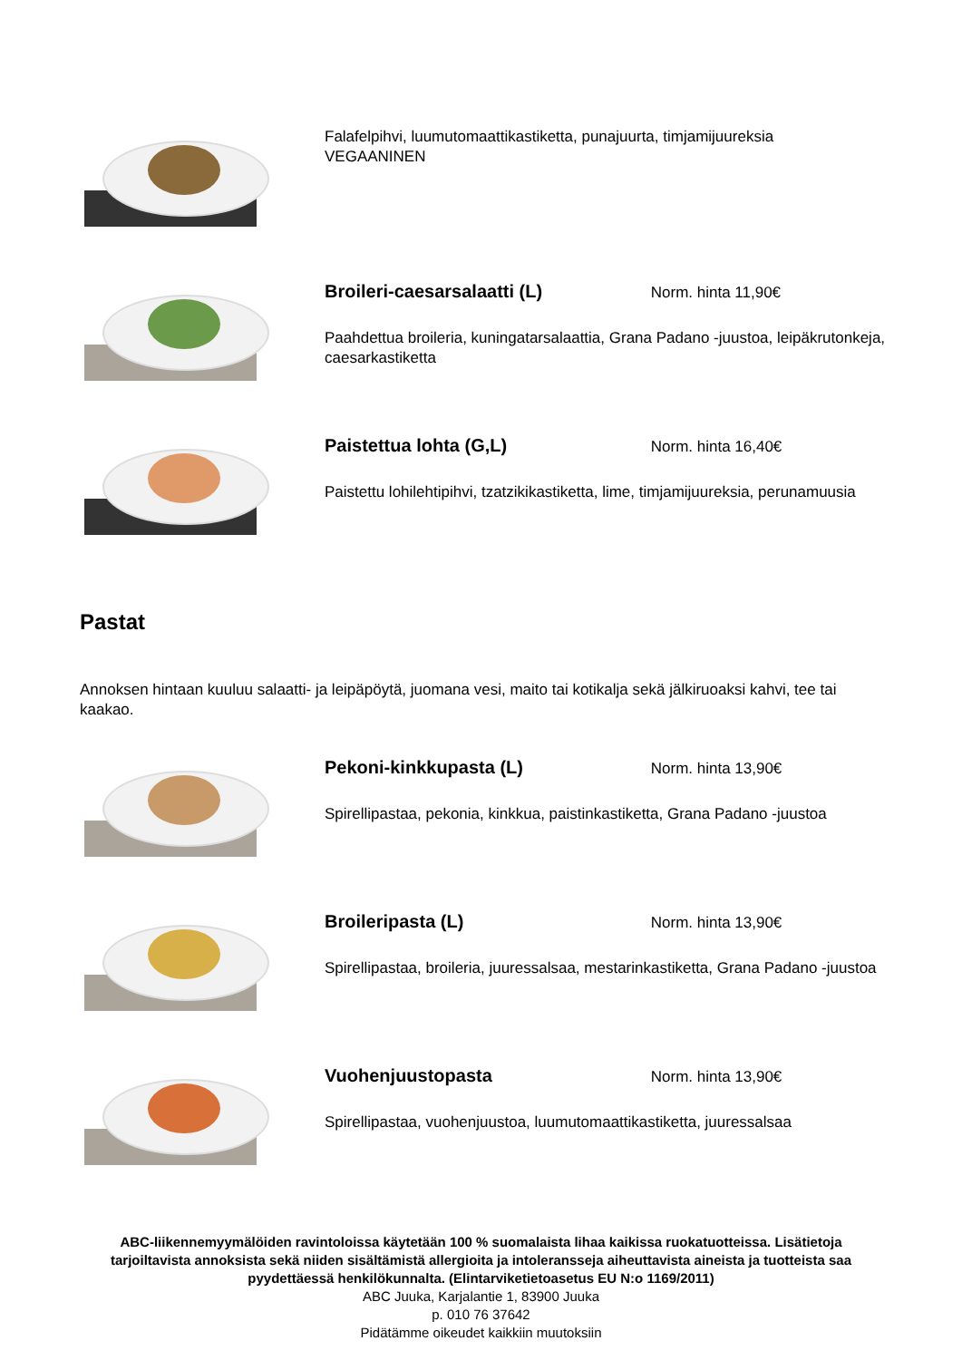Falafelpihvi, luumutomaattikastiketta, punajuurta, timjamijuureksia
VEGAANINEN
Broileri-caesarsalaatti (L)
Norm. hinta 11,90€
Paahdettua broileria, kuningatarsalaattia, Grana Padano -juustoa, leipäkrutonkeja, caesarkastiketta
Paistettua lohta (G,L)
Norm. hinta 16,40€
Paistettu lohilehtipihvi, tzatzikikastiketta, lime, timjamijuureksia, perunamuusia
Pastat
Annoksen hintaan kuuluu salaatti- ja leipäpöytä, juomana vesi, maito tai kotikalja sekä jälkiruoaksi kahvi, tee tai kaakao.
Pekoni-kinkkupasta (L)
Norm. hinta 13,90€
Spirellipastaa, pekonia, kinkkua, paistinkastiketta, Grana Padano -juustoa
Broileripasta (L)
Norm. hinta 13,90€
Spirellipastaa, broileria, juuressalsaa, mestarinkastiketta, Grana Padano -juustoa
Vuohenjuustopasta
Norm. hinta 13,90€
Spirellipastaa, vuohenjuustoa, luumutomaattikastiketta, juuressalsaa
ABC-liikennemyymälöiden ravintoloissa käytetään 100 % suomalaista lihaa kaikissa ruokatuotteissa. Lisätietoja tarjoiltavista annoksista sekä niiden sisältämistä allergioita ja intoleransseja aiheuttavista aineista ja tuotteista saa pyydettäessä henkilökunnalta. (Elintarviketietoasetus EU N:o 1169/2011)
ABC Juuka, Karjalantie 1, 83900 Juuka
p. 010 76 37642
Pidätämme oikeudet kaikkiin muutoksiin